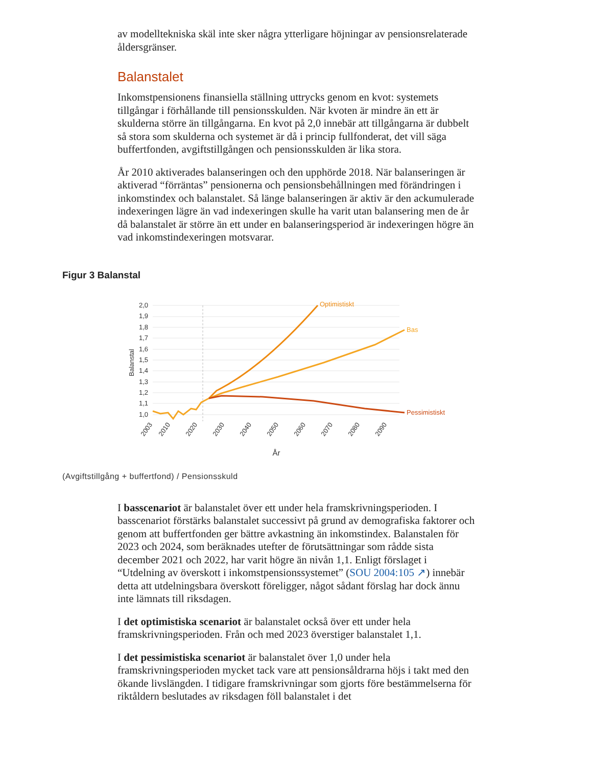av modelltekniska skäl inte sker några ytterligare höjningar av pensionsrelaterade åldersgränser.
Balanstalet
Inkomstpensionens finansiella ställning uttrycks genom en kvot: systemets tillgångar i förhållande till pensionsskulden. När kvoten är mindre än ett är skulderna större än tillgångarna. En kvot på 2,0 innebär att tillgångarna är dubbelt så stora som skulderna och systemet är då i princip fullfonderat, det vill säga buffertfonden, avgiftstillgången och pensionsskulden är lika stora.
År 2010 aktiverades balanseringen och den upphörde 2018. När balanseringen är aktiverad “förräntas” pensionerna och pensionsbehållningen med förändringen i inkomstindex och balanstalet. Så länge balanseringen är aktiv är den ackumulerade indexeringen lägre än vad indexeringen skulle ha varit utan balansering men de år då balanstalet är större än ett under en balanseringsperiod är indexeringen högre än vad inkomstindexeringen motsvarar.
Figur 3 Balanstal
2,0
1,9
1,8
1,7
1,6
1,5
1,4
1,3
1,2
1,1
1,0
Balanstal
Optimistiskt
Bas
Pessimistiskt
2003
2010
2020
2030
2040
2050
2060
2070
2080
2090
År
(Avgiftstillgång + buffertfond) / Pensionsskuld
I basscenariot är balanstalet över ett under hela framskrivningsperioden. I basscenariot förstärks balanstalet successivt på grund av demografiska faktorer och genom att buffertfonden ger bättre avkastning än inkomstindex. Balanstalen för 2023 och 2024, som beräknades utefter de förutsättningar som rådde sista december 2021 och 2022, har varit högre än nivån 1,1. Enligt förslaget i “Utdelning av överskott i inkomstpensionssystemet” (SOU 2004:105 ↗) innebär detta att utdelningsbara överskott föreligger, något sådant förslag har dock ännu inte lämnats till riksdagen.
I det optimistiska scenariot är balanstalet också över ett under hela framskrivningsperioden. Från och med 2023 överstiger balanstalet 1,1.
I det pessimistiska scenariot är balanstalet över 1,0 under hela framskrivningsperioden mycket tack vare att pensionsåldrarna höjs i takt med den ökande livslängden. I tidigare framskrivningar som gjorts före bestämmelserna för riktåldern beslutades av riksdagen föll balanstalet i det